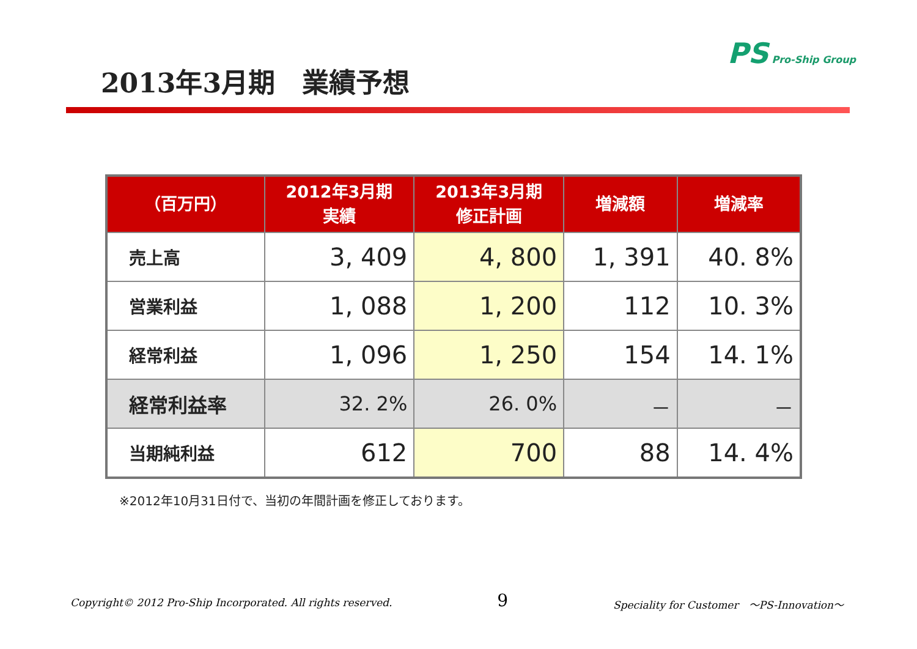2013年3月期　業績予想
PS Pro-Ship Group
| （百万円） | 2012年3月期 実績 | 2013年3月期 修正計画 | 増減額 | 増減率 |
| --- | --- | --- | --- | --- |
| 売上高 | 3, 409 | 4, 800 | 1, 391 | 40. 8% |
| 営業利益 | 1, 088 | 1, 200 | 112 | 10. 3% |
| 経常利益 | 1, 096 | 1, 250 | 154 | 14. 1% |
| 経常利益率 | 32. 2% | 26. 0% | － | － |
| 当期純利益 | 612 | 700 | 88 | 14. 4% |
※2012年10月31日付で、当初の年間計画を修正しております。
Copyright© 2012 Pro-Ship Incorporated. All rights reserved. 9 Speciality for Customer　～PS-Innovation～